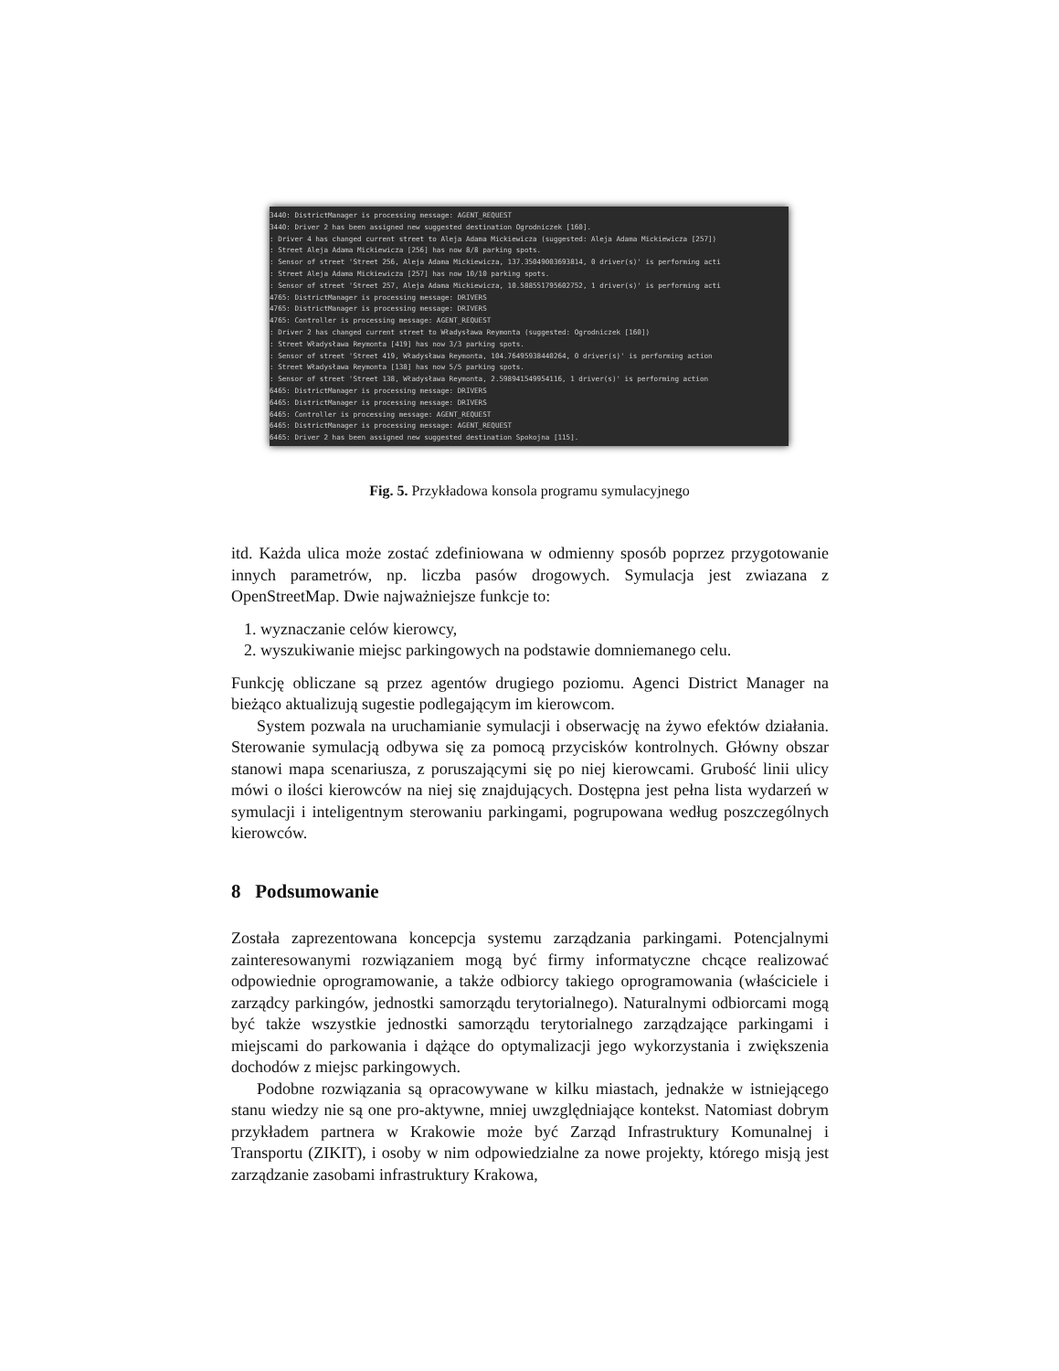3440: DistrictManager is processing message: AGENT_REQUEST
3440: Driver 2 has been assigned new suggested destination Ogrodniczek [160].
: Driver 4 has changed current street to Aleja Adama Mickiewicza (suggested: Aleja Adama Mickiewicza [257])
: Street Aleja Adama Mickiewicza [256] has now 8/8 parking spots.
: Sensor of street 'Street 256, Aleja Adama Mickiewicza, 137.35049003693814, 0 driver(s)' is performing acti
: Street Aleja Adama Mickiewicza [257] has now 10/10 parking spots.
: Sensor of street 'Street 257, Aleja Adama Mickiewicza, 10.588551795602752, 1 driver(s)' is performing acti
4765: DistrictManager is processing message: DRIVERS
4765: DistrictManager is processing message: DRIVERS
4765: Controller is processing message: AGENT_REQUEST
: Driver 2 has changed current street to Władysława Reymonta (suggested: Ogrodniczek [160])
: Street Władysława Reymonta [419] has now 3/3 parking spots.
: Sensor of street 'Street 419, Władysława Reymonta, 104.76495938440264, 0 driver(s)' is performing action
: Street Władysława Reymonta [138] has now 5/5 parking spots.
: Sensor of street 'Street 138, Władysława Reymonta, 2.598941549954116, 1 driver(s)' is performing action
6465: DistrictManager is processing message: DRIVERS
6465: DistrictManager is processing message: DRIVERS
6465: Controller is processing message: AGENT_REQUEST
6465: DistrictManager is processing message: AGENT_REQUEST
6465: Driver 2 has been assigned new suggested destination Spokojna [115].
Fig. 5. Przykładowa konsola programu symulacyjnego
itd. Każda ulica może zostać zdefiniowana w odmienny sposób poprzez przygotowanie innych parametrów, np. liczba pasów drogowych. Symulacja jest zwiazana z OpenStreetMap. Dwie najważniejsze funkcje to:
1. wyznaczanie celów kierowcy,
2. wyszukiwanie miejsc parkingowych na podstawie domniemanego celu.
Funkcję obliczane są przez agentów drugiego poziomu. Agenci District Manager na bieżąco aktualizują sugestie podlegającym im kierowcom.
System pozwala na uruchamianie symulacji i obserwację na żywo efektów działania. Sterowanie symulacją odbywa się za pomocą przycisków kontrolnych. Główny obszar stanowi mapa scenariusza, z poruszającymi się po niej kierowcami. Grubość linii ulicy mówi o ilości kierowców na niej się znajdujących. Dostępna jest pełna lista wydarzeń w symulacji i inteligentnym sterowaniu parkingami, pogrupowana według poszczególnych kierowców.
8 Podsumowanie
Została zaprezentowana koncepcja systemu zarządzania parkingami. Potencjalnymi zainteresowanymi rozwiązaniem mogą być firmy informatyczne chcące realizować odpowiednie oprogramowanie, a także odbiorcy takiego oprogramowania (właściciele i zarządcy parkingów, jednostki samorządu terytorialnego). Naturalnymi odbiorcami mogą być także wszystkie jednostki samorządu terytorialnego zarządzające parkingami i miejscami do parkowania i dążące do optymalizacji jego wykorzystania i zwiększenia dochodów z miejsc parkingowych.
Podobne rozwiązania są opracowywane w kilku miastach, jednakże w istniejącego stanu wiedzy nie są one pro-aktywne, mniej uwzględniające kontekst. Natomiast dobrym przykładem partnera w Krakowie może być Zarząd Infrastruktury Komunalnej i Transportu (ZIKIT), i osoby w nim odpowiedzialne za nowe projekty, którego misją jest zarządzanie zasobami infrastruktury Krakowa,